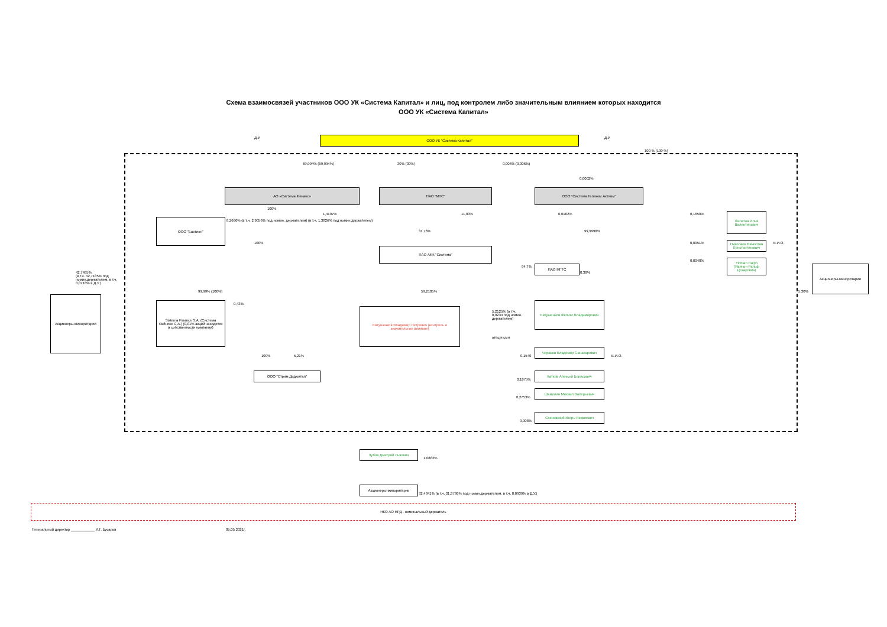Схема взаимосвязей участников ООО УК «Система Капитал» и лиц, под контролем либо значительным влиянием которых находится
ООО УК «Система Капитал»
ООО УК "Система Капитал"
Д.У. Д.У.
69,994% (69,994%) 30% (30%) 0,006% (0,006%)
100 % (100 %)
АО «Система Финанс» ПАО "МТС" ООО "Система Телеком Активы"
0,0002%
ООО "Бастион"
8,2666% (в т.ч. 2,9056% под номин. держателем) (в т.ч. 1,3826% под номин.держателем)
100%
1,4197% 11,03% 0,0102%
31,76% 99,9998%
100%
ПАО АФК "Система"
ПАО МГТС
94,7%
0,38%
42,7485%
(в т.ч. 42,7185% под
номин.держателем, в т.ч.
0,0718% в Д.У.)
Акционеры-миноритарии
99,99% (100%)
0,43%
Sistema Finance S.A. (Система Файненс С.А.) (0,01% акций находится в собственности компании)
59,2105%
Евтушенков Владимир Петрович (контроль и значительное влияние)
5,2125% (в т.ч.
0,0234 под номин.
держателем)
отец и сын
Евтушенков Феликс Владимирович
Чирахов Владимир Санасарович
Е.И.О.
0,1540
Катков Алексей Борисович
0,1875%
Шамолин Михаил Валерьевич
0,2753%
Сосновский Игорь Яковлевич
0,008%
100% 5,21%
ООО "Стрим Диджитал"
0,1650%
Филатов Илья Валентинович
0,0051%
Николаев Вячеслав Константинович
Е.И.О.
0,0048%
Yinbian Ralph (Явинон Ральф Цезарович)
Акционеры-миноритарии
5,30%
Зубов Дмитрий Львович
1,0882%
Акционеры-миноритарии
32,4341% (в т.ч. 31,3736% под номин.держателем, в т.ч. 0,0939% в Д.У.)
НКО АО НРД - номинальный держатель
Генеральный директор ____________ И.Г. Бусаров
05.05.2021г.